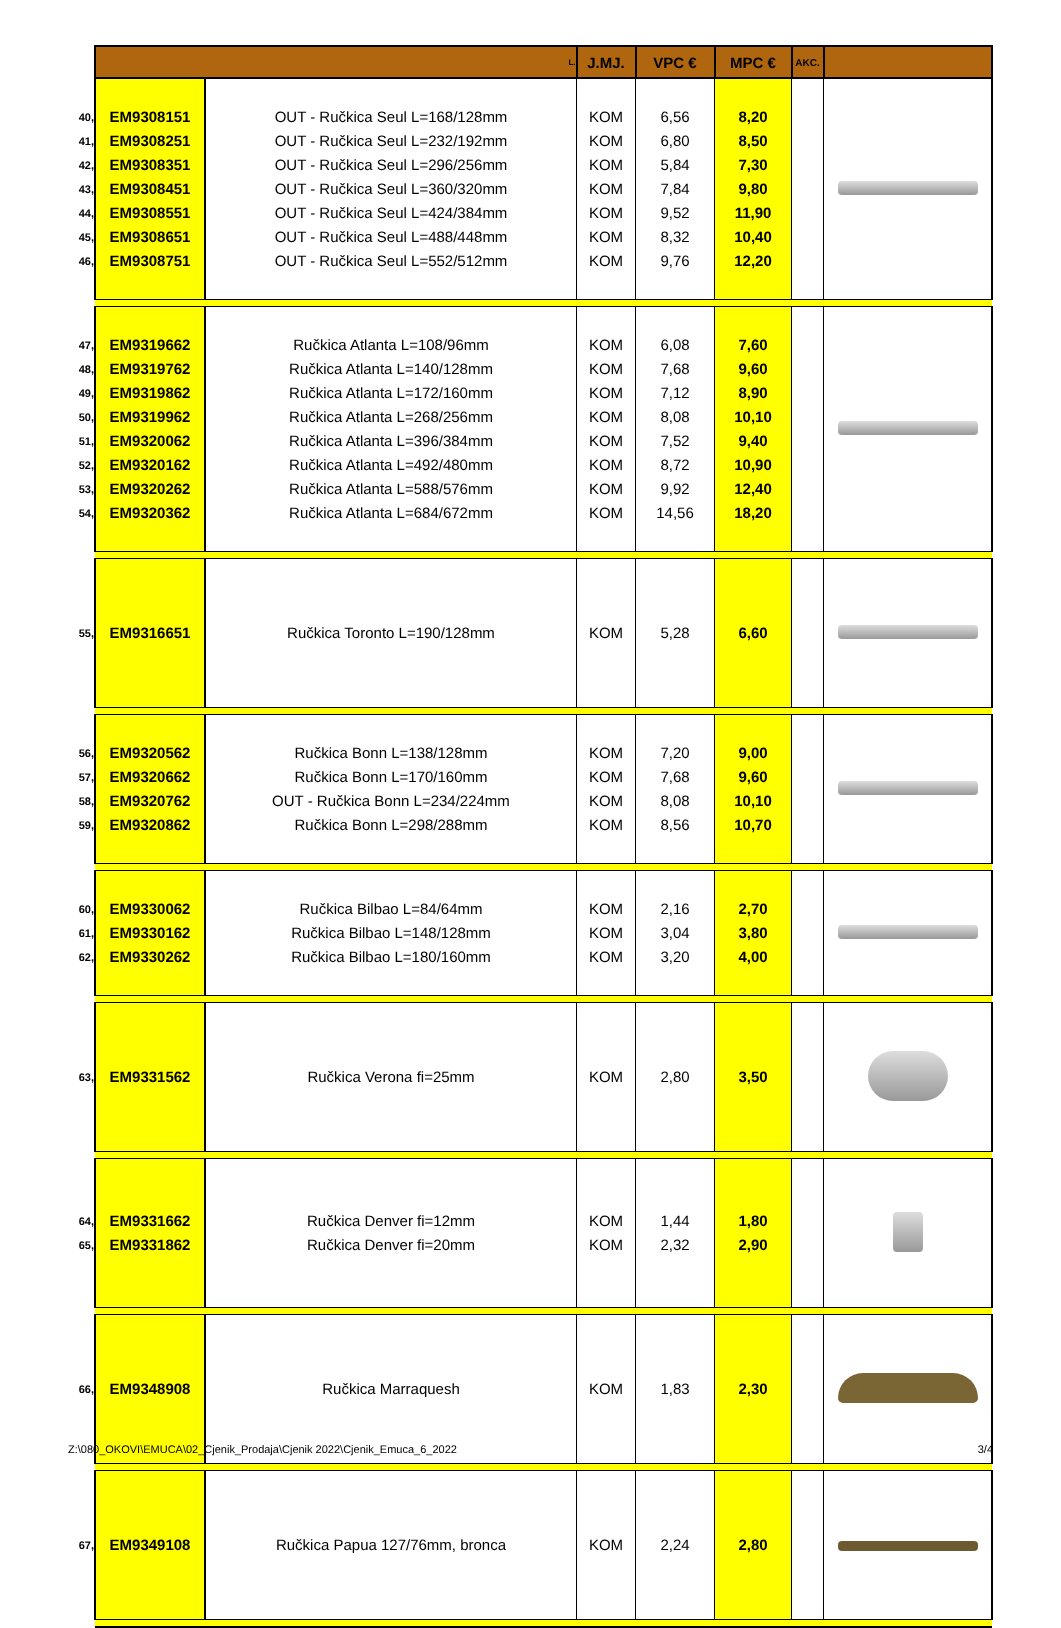| | L. | | J.MJ. | VPC € | MPC € | AKC. | |
| 40, 41, 42, 43, 44, 45, 46, | EM9308151 EM9308251 EM9308351 EM9308451 EM9308551 EM9308651 EM9308751 | OUT - Ručkica Seul L=168/128mm OUT - Ručkica Seul L=232/192mm OUT - Ručkica Seul L=296/256mm OUT - Ručkica Seul L=360/320mm OUT - Ručkica Seul L=424/384mm OUT - Ručkica Seul L=488/448mm OUT - Ručkica Seul L=552/512mm | KOM KOM KOM KOM KOM KOM KOM | 6,56 6,80 5,84 7,84 9,52 8,32 9,76 | 8,20 8,50 7,30 9,80 11,90 10,40 12,20 | | |
| 47, 48, 49, 50, 51, 52, 53, 54, | EM9319662 EM9319762 EM9319862 EM9319962 EM9320062 EM9320162 EM9320262 EM9320362 | Ručkica Atlanta L=108/96mm Ručkica Atlanta L=140/128mm Ručkica Atlanta L=172/160mm Ručkica Atlanta L=268/256mm Ručkica Atlanta L=396/384mm Ručkica Atlanta L=492/480mm Ručkica Atlanta L=588/576mm Ručkica Atlanta L=684/672mm | KOM KOM KOM KOM KOM KOM KOM KOM | 6,08 7,68 7,12 8,08 7,52 8,72 9,92 14,56 | 7,60 9,60 8,90 10,10 9,40 10,90 12,40 18,20 | | |
| 55, | EM9316651 | Ručkica Toronto L=190/128mm | KOM | 5,28 | 6,60 | | |
| 56, 57, 58, 59, | EM9320562 EM9320662 EM9320762 EM9320862 | Ručkica Bonn L=138/128mm Ručkica Bonn L=170/160mm OUT - Ručkica Bonn L=234/224mm Ručkica Bonn L=298/288mm | KOM KOM KOM KOM | 7,20 7,68 8,08 8,56 | 9,00 9,60 10,10 10,70 | | |
| 60, 61, 62, | EM9330062 EM9330162 EM9330262 | Ručkica Bilbao L=84/64mm Ručkica Bilbao L=148/128mm Ručkica Bilbao L=180/160mm | KOM KOM KOM | 2,16 3,04 3,20 | 2,70 3,80 4,00 | | |
| 63, | EM9331562 | Ručkica Verona fi=25mm | KOM | 2,80 | 3,50 | | |
| 64, 65, | EM9331662 EM9331862 | Ručkica Denver fi=12mm Ručkica Denver fi=20mm | KOM KOM | 1,44 2,32 | 1,80 2,90 | | |
| 66, | EM9348908 | Ručkica Marraquesh | KOM | 1,83 | 2,30 | | |
| 67, | EM9349108 | Ručkica Papua 127/76mm, bronca | KOM | 2,24 | 2,80 | | |
Z:\080_OKOVI\EMUCA\02_Cjenik_Prodaja\Cjenik 2022\Cjenik_Emuca_6_2022 3/4